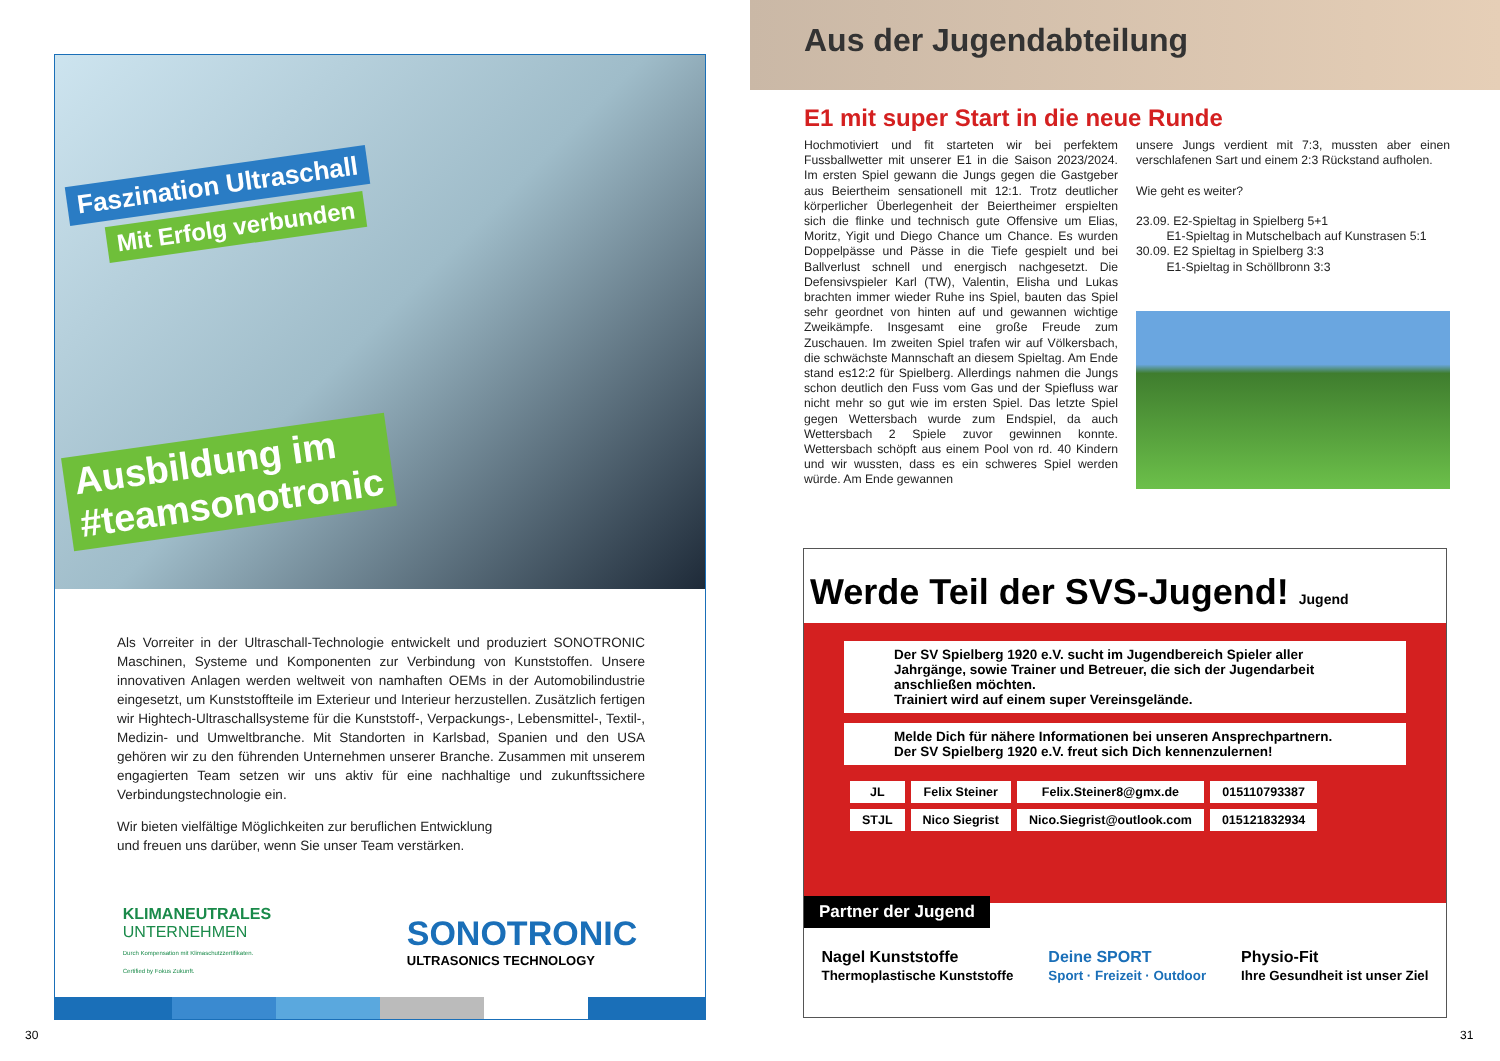Faszination Ultraschall
Mit Erfolg verbunden
Ausbildung im
#teamsonotronic
Als Vorreiter in der Ultraschall-Technologie entwickelt und produziert SONOTRONIC Maschinen, Systeme und Komponenten zur Verbindung von Kunststoffen. Unsere innovativen Anlagen werden weltweit von namhaften OEMs in der Automobilindustrie eingesetzt, um Kunststoffteile im Exterieur und Interieur herzustellen. Zusätzlich fertigen wir Hightech-Ultraschallsysteme für die Kunststoff-, Verpackungs-, Lebensmittel-, Textil-, Medizin- und Umweltbranche. Mit Standorten in Karlsbad, Spanien und den USA gehören wir zu den führenden Unternehmen unserer Branche. Zusammen mit unserem engagierten Team setzen wir uns aktiv für eine nachhaltige und zukunftssichere Verbindungstechnologie ein.
Wir bieten vielfältige Möglichkeiten zur beruflichen Entwicklung
und freuen uns darüber, wenn Sie unser Team verstärken.
KLIMANEUTRALES
UNTERNEHMEN
Durch Kompensation mit Klimaschutzzertifikaten.
Certified by Fokus Zukunft.
SONOTRONIC
ULTRASONICS TECHNOLOGY
30 31
Aus der Jugendabteilung
E1 mit super Start in die neue Runde
Hochmotiviert und fit starteten wir bei perfektem Fussballwetter mit unserer E1 in die Saison 2023/2024. Im ersten Spiel gewann die Jungs gegen die Gastgeber aus Beiertheim sensationell mit 12:1. Trotz deutlicher körperlicher Überlegenheit der Beiertheimer erspielten sich die flinke und technisch gute Offensive um Elias, Moritz, Yigit und Diego Chance um Chance. Es wurden Doppelpässe und Pässe in die Tiefe gespielt und bei Ballverlust schnell und energisch nachgesetzt. Die Defensivspieler Karl (TW), Valentin, Elisha und Lukas brachten immer wieder Ruhe ins Spiel, bauten das Spiel sehr geordnet von hinten auf und gewannen wichtige Zweikämpfe. Insgesamt eine große Freude zum Zuschauen. Im zweiten Spiel trafen wir auf Völkersbach, die schwächste Mannschaft an diesem Spieltag. Am Ende stand es12:2 für Spielberg. Allerdings nahmen die Jungs schon deutlich den Fuss vom Gas und der Spiefluss war nicht mehr so gut wie im ersten Spiel. Das letzte Spiel gegen Wettersbach wurde zum Endspiel, da auch Wettersbach 2 Spiele zuvor gewinnen konnte. Wettersbach schöpft aus einem Pool von rd. 40 Kindern und wir wussten, dass es ein schweres Spiel werden würde. Am Ende gewannen
unsere Jungs verdient mit 7:3, mussten aber einen verschlafenen Sart und einem 2:3 Rückstand aufholen.
Wie geht es weiter?
23.09. E2-Spieltag in Spielberg 5+1
E1-Spieltag in Mutschelbach auf Kunstrasen 5:1
30.09. E2 Spieltag in Spielberg 3:3
E1-Spieltag in Schöllbronn 3:3
Werde Teil der SVS-Jugend! Jugend
Der SV Spielberg 1920 e.V. sucht im Jugendbereich Spieler aller Jahrgänge, sowie Trainer und Betreuer, die sich der Jugendarbeit anschließen möchten.
Trainiert wird auf einem super Vereinsgelände.
Melde Dich für nähere Informationen bei unseren Ansprechpartnern.
Der SV Spielberg 1920 e.V. freut sich Dich kennenzulernen!
| JL | Felix Steiner | Felix.Steiner8@gmx.de | 015110793387 |
| STJL | Nico Siegrist | Nico.Siegrist@outlook.com | 015121832934 |
Partner der Jugend
Nagel Kunststoffe
Thermoplastische Kunststoffe
Deine SPORT
Sport · Freizeit · Outdoor
Physio-Fit
Ihre Gesundheit ist unser Ziel